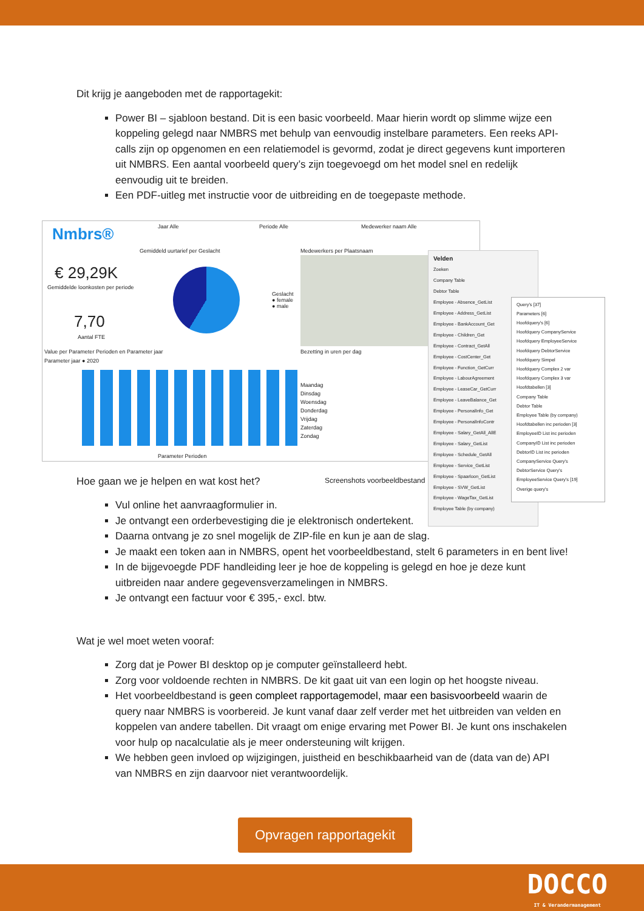Dit krijg je aangeboden met de rapportagekit:
Power BI – sjabloon bestand. Dit is een basic voorbeeld. Maar hierin wordt op slimme wijze een koppeling gelegd naar NMBRS met behulp van eenvoudig instelbare parameters. Een reeks API-calls zijn op opgenomen en een relatiemodel is gevormd, zodat je direct gegevens kunt importeren uit NMBRS. Een aantal voorbeeld query’s zijn toegevoegd om het model snel en redelijk eenvoudig uit te breiden.
Een PDF-uitleg met instructie voor de uitbreiding en de toegepaste methode.
Nmbrs® Jaar Alle Periode Alle Medewerker naam Alle
Gemiddeld uurtarief per Geslacht
€ 29,29K
Gemiddelde loonkosten per periode
7,70
Aantal FTE
Geslacht
● female
● male
Medewerkers per Plaatsnaam
Value per Parameter Perioden en Parameter jaar
Parameter jaar ● 2020
Parameter Perioden
Bezetting in uren per dag
Maandag
Dinsdag
Woensdag
Donderdag
Vrijdag
Zaterdag
Zondag
Screenshots voorbeeldbestand
Velden
Zoeken
Company Table
Debtor Table
Employee - Absence_GetList
Employee - Address_GetList
Employee - BankAccount_Get
Employee - Children_Get
Employee - Contract_GetAll
Employee - CostCenter_Get
Employee - Function_GetCurr
Employee - LabourAgreement
Employee - LeaseCar_GetCurr
Employee - LeaveBalance_Get
Employee - PersonalInfo_Get
Employee - PersonalInfoContr
Employee - Salary_GetAll_AllE
Employee - Salary_GetList
Employee - Schedule_GetAll
Employee - Service_GetList
Employee - Spaarloon_GetList
Employee - SVW_GetList
Employee - WageTax_GetList
Employee Table (by company)
Query's [37]
Parameters [6]
Hoofdquery's [6]
Hoofdquery CompanyService
Hoofdquery EmployeeService
Hoofdquery DebtorService
Hoofdquery Simpel
Hoofdquery Complex 2 var
Hoofdquery Complex 3 var
Hoofdtabellen [3]
Company Table
Debtor Table
Employee Table (by company)
Hoofdtabellen inc perioden [3]
EmployeeID List inc perioden
CompanyID List inc perioden
DebtorID List inc perioden
CompanyService Query's
DebtorService Query's
EmployeeService Query's [19]
Overige query's
Hoe gaan we je helpen en wat kost het?
Vul online het aanvraagformulier in.
Je ontvangt een orderbevestiging die je elektronisch ondertekent.
Daarna ontvang je zo snel mogelijk de ZIP-file en kun je aan de slag.
Je maakt een token aan in NMBRS, opent het voorbeeldbestand, stelt 6 parameters in en bent live!
In de bijgevoegde PDF handleiding leer je hoe de koppeling is gelegd en hoe je deze kunt uitbreiden naar andere gegevensverzamelingen in NMBRS.
Je ontvangt een factuur voor € 395,- excl. btw.
Wat je wel moet weten vooraf:
Zorg dat je Power BI desktop op je computer geïnstalleerd hebt.
Zorg voor voldoende rechten in NMBRS. De kit gaat uit van een login op het hoogste niveau.
Het voorbeeldbestand is geen compleet rapportagemodel, maar een basisvoorbeeld waarin de query naar NMBRS is voorbereid. Je kunt vanaf daar zelf verder met het uitbreiden van velden en koppelen van andere tabellen. Dit vraagt om enige ervaring met Power BI. Je kunt ons inschakelen voor hulp op nacalculatie als je meer ondersteuning wilt krijgen.
We hebben geen invloed op wijzigingen, juistheid en beschikbaarheid van de (data van de) API van NMBRS en zijn daarvoor niet verantwoordelijk.
Opvragen rapportagekit
DOCCO
IT & Verandermanagement